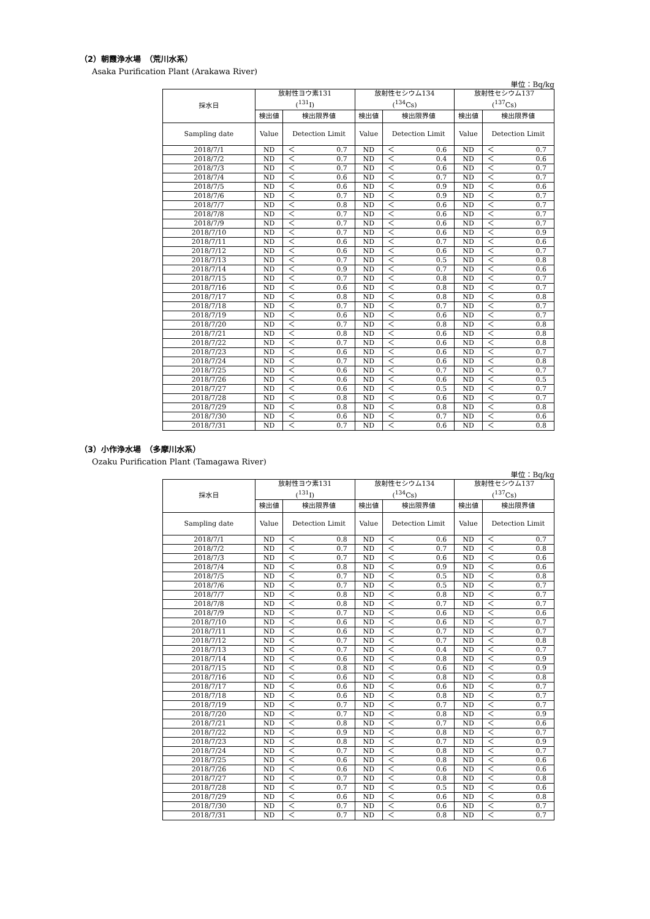（2）朝霞浄水場　（荒川水系）
Asaka Purification Plant (Arakawa River)
単位：Bq/kg
| 採水日 | 放射性ヨウ素131 (<sup>131</sup>I) | | 放射性セシウム134 (<sup>134</sup>Cs) | | 放射性セシウム137 (<sup>137</sup>Cs) | |
| --- | --- | --- | --- | --- | --- | --- |
| | 検出値 | 検出限界値 | 検出値 | 検出限界値 | 検出値 | 検出限界値 |
| Sampling date | Value | Detection Limit | Value | Detection Limit | Value | Detection Limit |
| 2018/7/1 | ND | ＜ 0.7 | ND | ＜ 0.6 | ND | ＜ 0.7 |
| 2018/7/2 | ND | ＜ 0.7 | ND | ＜ 0.4 | ND | ＜ 0.6 |
| 2018/7/3 | ND | ＜ 0.7 | ND | ＜ 0.6 | ND | ＜ 0.7 |
| 2018/7/4 | ND | ＜ 0.6 | ND | ＜ 0.7 | ND | ＜ 0.7 |
| 2018/7/5 | ND | ＜ 0.6 | ND | ＜ 0.9 | ND | ＜ 0.6 |
| 2018/7/6 | ND | ＜ 0.7 | ND | ＜ 0.9 | ND | ＜ 0.7 |
| 2018/7/7 | ND | ＜ 0.8 | ND | ＜ 0.6 | ND | ＜ 0.7 |
| 2018/7/8 | ND | ＜ 0.7 | ND | ＜ 0.6 | ND | ＜ 0.7 |
| 2018/7/9 | ND | ＜ 0.7 | ND | ＜ 0.6 | ND | ＜ 0.7 |
| 2018/7/10 | ND | ＜ 0.7 | ND | ＜ 0.6 | ND | ＜ 0.9 |
| 2018/7/11 | ND | ＜ 0.6 | ND | ＜ 0.7 | ND | ＜ 0.6 |
| 2018/7/12 | ND | ＜ 0.6 | ND | ＜ 0.6 | ND | ＜ 0.7 |
| 2018/7/13 | ND | ＜ 0.7 | ND | ＜ 0.5 | ND | ＜ 0.8 |
| 2018/7/14 | ND | ＜ 0.9 | ND | ＜ 0.7 | ND | ＜ 0.6 |
| 2018/7/15 | ND | ＜ 0.7 | ND | ＜ 0.8 | ND | ＜ 0.7 |
| 2018/7/16 | ND | ＜ 0.6 | ND | ＜ 0.8 | ND | ＜ 0.7 |
| 2018/7/17 | ND | ＜ 0.8 | ND | ＜ 0.8 | ND | ＜ 0.8 |
| 2018/7/18 | ND | ＜ 0.7 | ND | ＜ 0.7 | ND | ＜ 0.7 |
| 2018/7/19 | ND | ＜ 0.6 | ND | ＜ 0.6 | ND | ＜ 0.7 |
| 2018/7/20 | ND | ＜ 0.7 | ND | ＜ 0.8 | ND | ＜ 0.8 |
| 2018/7/21 | ND | ＜ 0.8 | ND | ＜ 0.6 | ND | ＜ 0.8 |
| 2018/7/22 | ND | ＜ 0.7 | ND | ＜ 0.6 | ND | ＜ 0.8 |
| 2018/7/23 | ND | ＜ 0.6 | ND | ＜ 0.6 | ND | ＜ 0.7 |
| 2018/7/24 | ND | ＜ 0.7 | ND | ＜ 0.6 | ND | ＜ 0.8 |
| 2018/7/25 | ND | ＜ 0.6 | ND | ＜ 0.7 | ND | ＜ 0.7 |
| 2018/7/26 | ND | ＜ 0.6 | ND | ＜ 0.6 | ND | ＜ 0.5 |
| 2018/7/27 | ND | ＜ 0.6 | ND | ＜ 0.5 | ND | ＜ 0.7 |
| 2018/7/28 | ND | ＜ 0.8 | ND | ＜ 0.6 | ND | ＜ 0.7 |
| 2018/7/29 | ND | ＜ 0.8 | ND | ＜ 0.8 | ND | ＜ 0.8 |
| 2018/7/30 | ND | ＜ 0.6 | ND | ＜ 0.7 | ND | ＜ 0.6 |
| 2018/7/31 | ND | ＜ 0.7 | ND | ＜ 0.6 | ND | ＜ 0.8 |
（3）小作浄水場　（多摩川水系）
Ozaku Purification Plant (Tamagawa River)
単位：Bq/kg
| 採水日 | 放射性ヨウ素131 (<sup>131</sup>I) | | 放射性セシウム134 (<sup>134</sup>Cs) | | 放射性セシウム137 (<sup>137</sup>Cs) | |
| --- | --- | --- | --- | --- | --- | --- |
| | 検出値 | 検出限界値 | 検出値 | 検出限界値 | 検出値 | 検出限界値 |
| Sampling date | Value | Detection Limit | Value | Detection Limit | Value | Detection Limit |
| 2018/7/1 | ND | ＜ 0.8 | ND | ＜ 0.6 | ND | ＜ 0.7 |
| 2018/7/2 | ND | ＜ 0.7 | ND | ＜ 0.7 | ND | ＜ 0.8 |
| 2018/7/3 | ND | ＜ 0.7 | ND | ＜ 0.6 | ND | ＜ 0.6 |
| 2018/7/4 | ND | ＜ 0.8 | ND | ＜ 0.9 | ND | ＜ 0.6 |
| 2018/7/5 | ND | ＜ 0.7 | ND | ＜ 0.5 | ND | ＜ 0.8 |
| 2018/7/6 | ND | ＜ 0.7 | ND | ＜ 0.5 | ND | ＜ 0.7 |
| 2018/7/7 | ND | ＜ 0.8 | ND | ＜ 0.8 | ND | ＜ 0.7 |
| 2018/7/8 | ND | ＜ 0.8 | ND | ＜ 0.7 | ND | ＜ 0.7 |
| 2018/7/9 | ND | ＜ 0.7 | ND | ＜ 0.6 | ND | ＜ 0.6 |
| 2018/7/10 | ND | ＜ 0.6 | ND | ＜ 0.6 | ND | ＜ 0.7 |
| 2018/7/11 | ND | ＜ 0.6 | ND | ＜ 0.7 | ND | ＜ 0.7 |
| 2018/7/12 | ND | ＜ 0.7 | ND | ＜ 0.7 | ND | ＜ 0.8 |
| 2018/7/13 | ND | ＜ 0.7 | ND | ＜ 0.4 | ND | ＜ 0.7 |
| 2018/7/14 | ND | ＜ 0.6 | ND | ＜ 0.8 | ND | ＜ 0.9 |
| 2018/7/15 | ND | ＜ 0.8 | ND | ＜ 0.6 | ND | ＜ 0.9 |
| 2018/7/16 | ND | ＜ 0.6 | ND | ＜ 0.8 | ND | ＜ 0.8 |
| 2018/7/17 | ND | ＜ 0.6 | ND | ＜ 0.6 | ND | ＜ 0.7 |
| 2018/7/18 | ND | ＜ 0.6 | ND | ＜ 0.8 | ND | ＜ 0.7 |
| 2018/7/19 | ND | ＜ 0.7 | ND | ＜ 0.7 | ND | ＜ 0.7 |
| 2018/7/20 | ND | ＜ 0.7 | ND | ＜ 0.8 | ND | ＜ 0.9 |
| 2018/7/21 | ND | ＜ 0.8 | ND | ＜ 0.7 | ND | ＜ 0.6 |
| 2018/7/22 | ND | ＜ 0.9 | ND | ＜ 0.8 | ND | ＜ 0.7 |
| 2018/7/23 | ND | ＜ 0.8 | ND | ＜ 0.7 | ND | ＜ 0.9 |
| 2018/7/24 | ND | ＜ 0.7 | ND | ＜ 0.8 | ND | ＜ 0.7 |
| 2018/7/25 | ND | ＜ 0.6 | ND | ＜ 0.8 | ND | ＜ 0.6 |
| 2018/7/26 | ND | ＜ 0.6 | ND | ＜ 0.6 | ND | ＜ 0.6 |
| 2018/7/27 | ND | ＜ 0.7 | ND | ＜ 0.8 | ND | ＜ 0.8 |
| 2018/7/28 | ND | ＜ 0.7 | ND | ＜ 0.5 | ND | ＜ 0.6 |
| 2018/7/29 | ND | ＜ 0.6 | ND | ＜ 0.6 | ND | ＜ 0.8 |
| 2018/7/30 | ND | ＜ 0.7 | ND | ＜ 0.6 | ND | ＜ 0.7 |
| 2018/7/31 | ND | ＜ 0.7 | ND | ＜ 0.8 | ND | ＜ 0.7 |